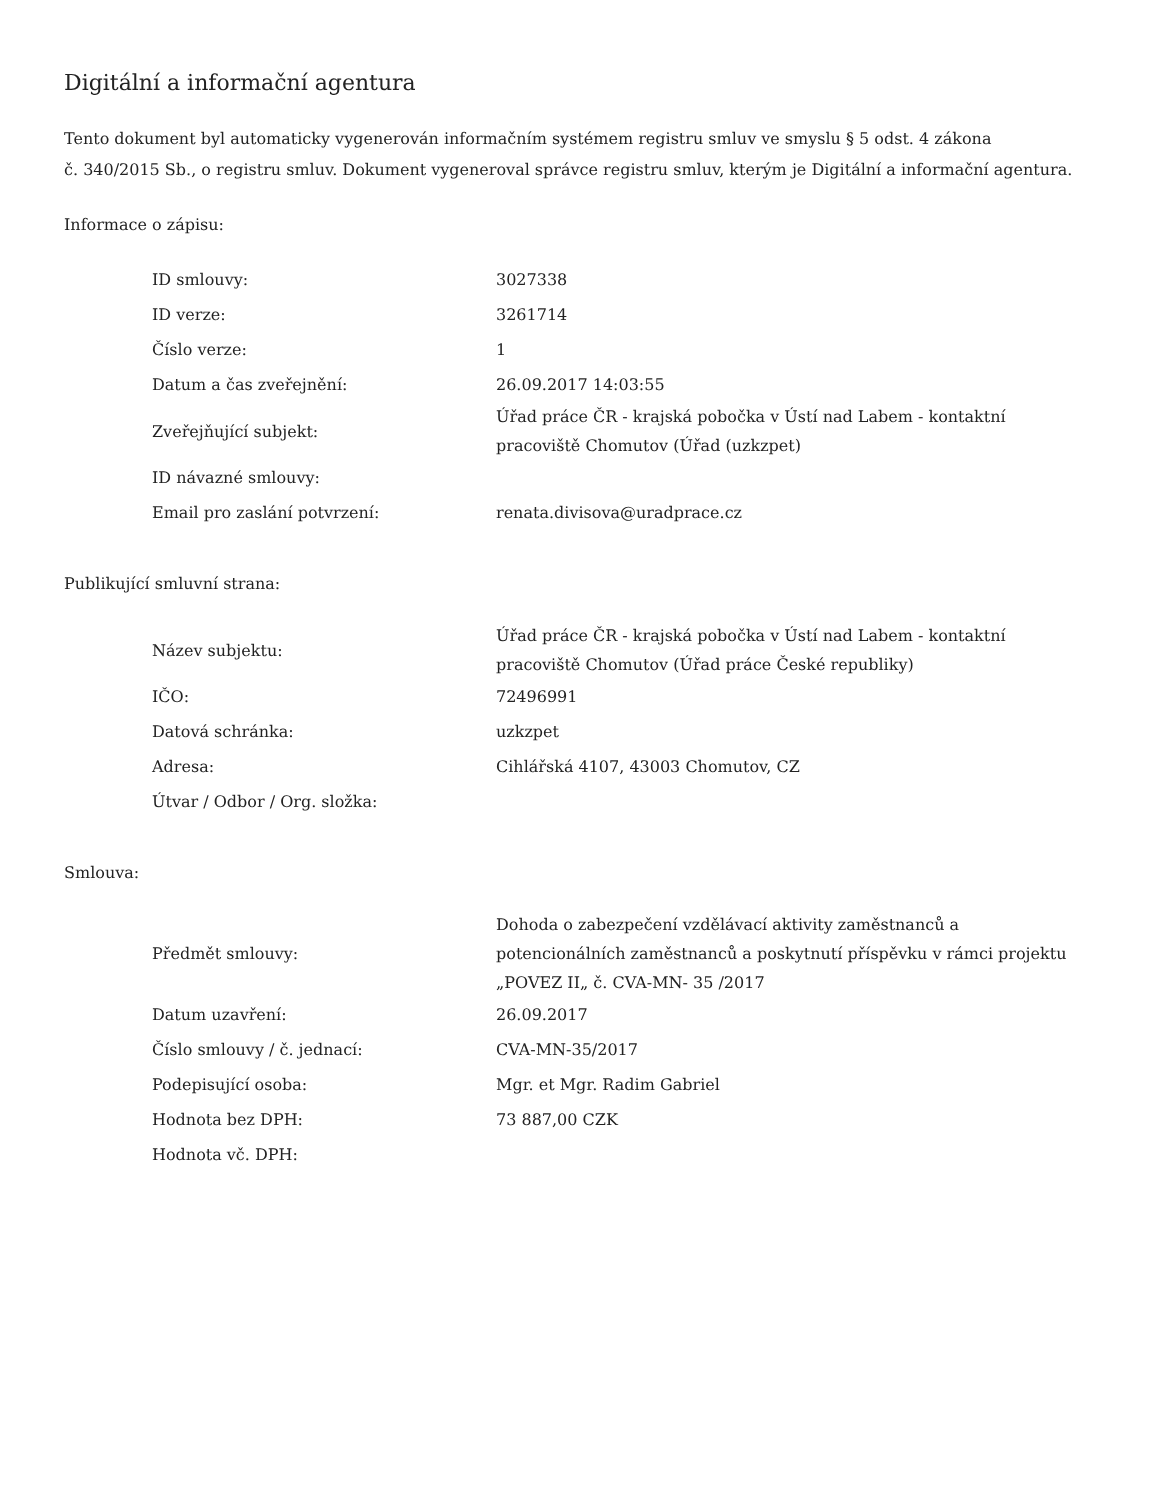Digitální a informační agentura
Tento dokument byl automaticky vygenerován informačním systémem registru smluv ve smyslu § 5 odst. 4 zákona
č. 340/2015 Sb., o registru smluv. Dokument vygeneroval správce registru smluv, kterým je Digitální a informační agentura.
Informace o zápisu:
| ID smlouvy: | 3027338 |
| ID verze: | 3261714 |
| Číslo verze: | 1 |
| Datum a čas zveřejnění: | 26.09.2017 14:03:55 |
| Zveřejňující subjekt: | Úřad práce ČR - krajská pobočka v Ústí nad Labem - kontaktní pracoviště Chomutov (Úřad (uzkzpet) |
| ID návazné smlouvy: | |
| Email pro zaslání potvrzení: | renata.divisova@uradprace.cz |
Publikující smluvní strana:
| Název subjektu: | Úřad práce ČR - krajská pobočka v Ústí nad Labem - kontaktní pracoviště Chomutov (Úřad práce České republiky) |
| IČO: | 72496991 |
| Datová schránka: | uzkzpet |
| Adresa: | Cihlářská 4107, 43003 Chomutov, CZ |
| Útvar / Odbor / Org. složka: | |
Smlouva:
| Předmět smlouvy: | Dohoda o zabezpečení vzdělávací aktivity zaměstnanců a potencionálních zaměstnanců a poskytnutí příspěvku v rámci projektu „POVEZ II„ č. CVA-MN- 35 /2017 |
| Datum uzavření: | 26.09.2017 |
| Číslo smlouvy / č. jednací: | CVA-MN-35/2017 |
| Podepisující osoba: | Mgr. et Mgr. Radim Gabriel |
| Hodnota bez DPH: | 73 887,00 CZK |
| Hodnota vč. DPH: | |